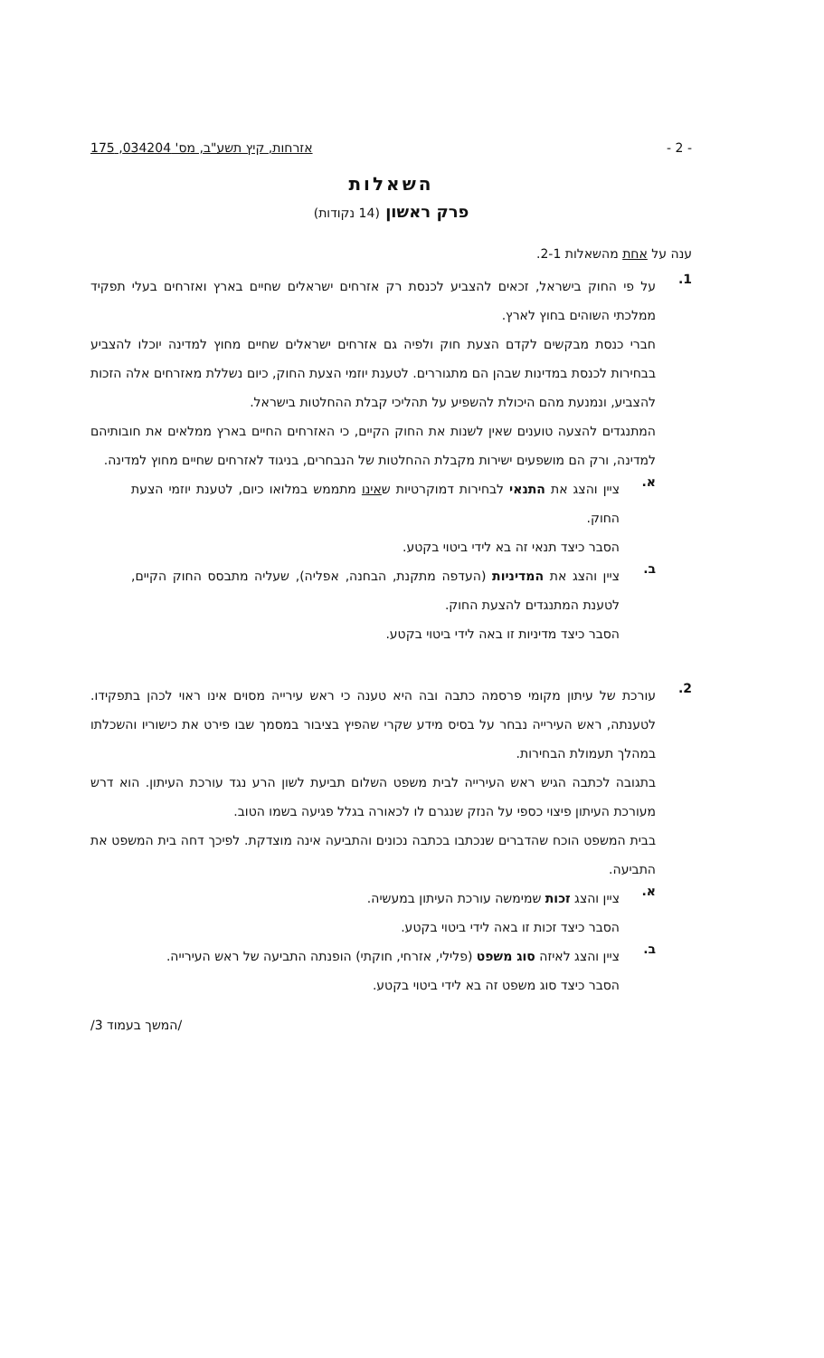- 2 - אזרחות, קיץ תשע"ב, מס' 034204, 175
השאלות
פרק ראשון (14 נקודות)
ענה על אחת מהשאלות 2-1.
1.
על פי החוק בישראל, זכאים להצביע לכנסת רק אזרחים ישראלים שחיים בארץ ואזרחים בעלי תפקיד ממלכתי השוהים בחוץ לארץ.
חברי כנסת מבקשים לקדם הצעת חוק ולפיה גם אזרחים ישראלים שחיים מחוץ למדינה יוכלו להצביע בבחירות לכנסת במדינות שבהן הם מתגוררים. לטענת יוזמי הצעת החוק, כיום נשללת מאזרחים אלה הזכות להצביע, ונמנעת מהם היכולת להשפיע על תהליכי קבלת ההחלטות בישראל.
המתנגדים להצעה טוענים שאין לשנות את החוק הקיים, כי האזרחים החיים בארץ ממלאים את חובותיהם למדינה, ורק הם מושפעים ישירות מקבלת ההחלטות של הנבחרים, בניגוד לאזרחים שחיים מחוץ למדינה.
א.
ציין והצג את התנאי לבחירות דמוקרטיות שאינו מתממש במלואו כיום, לטענת יוזמי הצעת החוק.
הסבר כיצד תנאי זה בא לידי ביטוי בקטע.
ב.
ציין והצג את המדיניות (העדפה מתקנת, הבחנה, אפליה), שעליה מתבסס החוק הקיים, לטענת המתנגדים להצעת החוק.
הסבר כיצד מדיניות זו באה לידי ביטוי בקטע.
2.
עורכת של עיתון מקומי פרסמה כתבה ובה היא טענה כי ראש עירייה מסוים אינו ראוי לכהן בתפקידו. לטענתה, ראש העירייה נבחר על בסיס מידע שקרי שהפיץ בציבור במסמך שבו פירט את כישוריו והשכלתו במהלך תעמולת הבחירות.
בתגובה לכתבה הגיש ראש העירייה לבית משפט השלום תביעת לשון הרע נגד עורכת העיתון. הוא דרש מעורכת העיתון פיצוי כספי על הנזק שנגרם לו לכאורה בגלל פגיעה בשמו הטוב.
בבית המשפט הוכח שהדברים שנכתבו בכתבה נכונים והתביעה אינה מוצדקת. לפיכך דחה בית המשפט את התביעה.
א.
ציין והצג זכות שמימשה עורכת העיתון במעשיה.
הסבר כיצד זכות זו באה לידי ביטוי בקטע.
ב.
ציין והצג לאיזה סוג משפט (פלילי, אזרחי, חוקתי) הופנתה התביעה של ראש העירייה.
הסבר כיצד סוג משפט זה בא לידי ביטוי בקטע.
/המשך בעמוד 3/